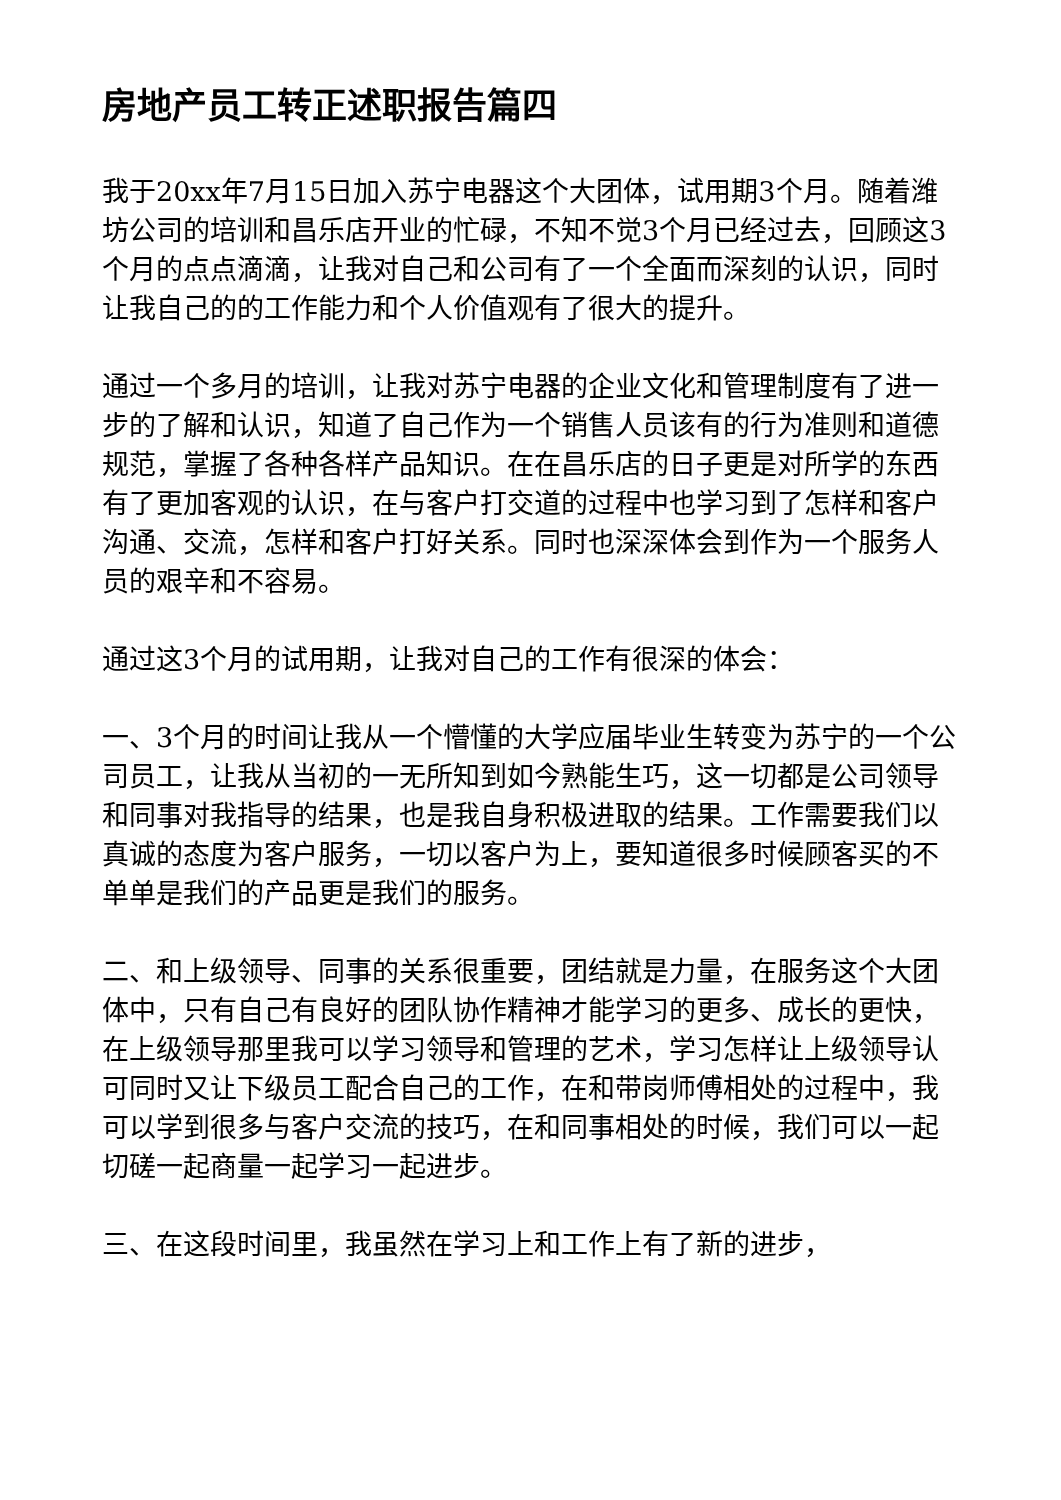房地产员工转正述职报告篇四
我于20xx年7月15日加入苏宁电器这个大团体，试用期3个月。随着潍坊公司的培训和昌乐店开业的忙碌，不知不觉3个月已经过去，回顾这3个月的点点滴滴，让我对自己和公司有了一个全面而深刻的认识，同时让我自己的的工作能力和个人价值观有了很大的提升。
通过一个多月的培训，让我对苏宁电器的企业文化和管理制度有了进一步的了解和认识，知道了自己作为一个销售人员该有的行为准则和道德规范，掌握了各种各样产品知识。在在昌乐店的日子更是对所学的东西有了更加客观的认识，在与客户打交道的过程中也学习到了怎样和客户沟通、交流，怎样和客户打好关系。同时也深深体会到作为一个服务人员的艰辛和不容易。
通过这3个月的试用期，让我对自己的工作有很深的体会：
一、3个月的时间让我从一个懵懂的大学应届毕业生转变为苏宁的一个公司员工，让我从当初的一无所知到如今熟能生巧，这一切都是公司领导和同事对我指导的结果，也是我自身积极进取的结果。工作需要我们以真诚的态度为客户服务，一切以客户为上，要知道很多时候顾客买的不单单是我们的产品更是我们的服务。
二、和上级领导、同事的关系很重要，团结就是力量，在服务这个大团体中，只有自己有良好的团队协作精神才能学习的更多、成长的更快，在上级领导那里我可以学习领导和管理的艺术，学习怎样让上级领导认可同时又让下级员工配合自己的工作，在和带岗师傅相处的过程中，我可以学到很多与客户交流的技巧，在和同事相处的时候，我们可以一起切磋一起商量一起学习一起进步。
三、在这段时间里，我虽然在学习上和工作上有了新的进步，